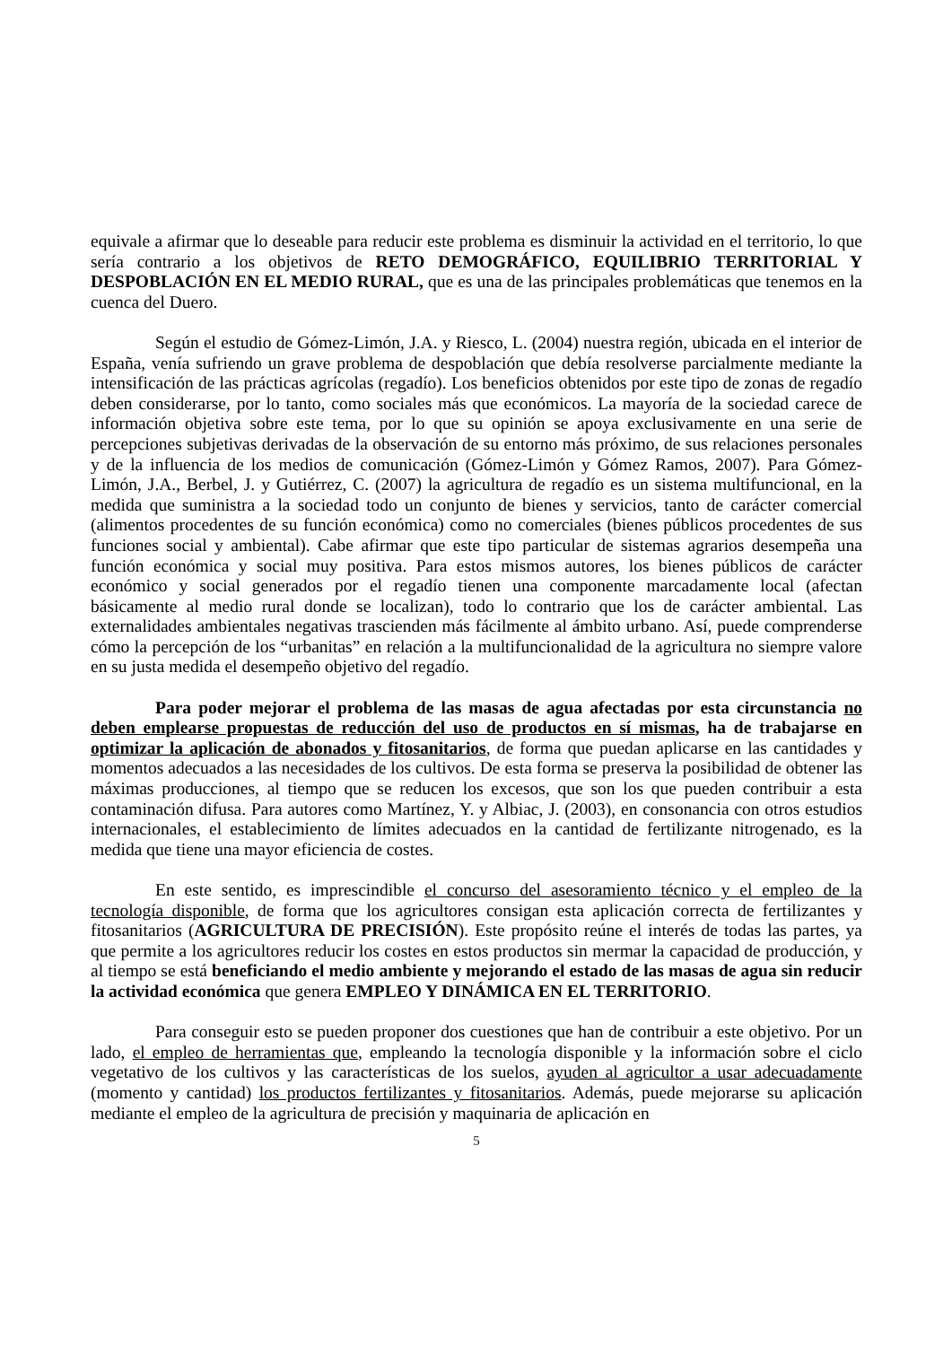equivale a afirmar que lo deseable para reducir este problema es disminuir la actividad en el territorio, lo que sería contrario a los objetivos de RETO DEMOGRÁFICO, EQUILIBRIO TERRITORIAL Y DESPOBLACIÓN EN EL MEDIO RURAL, que es una de las principales problemáticas que tenemos en la cuenca del Duero.
Según el estudio de Gómez-Limón, J.A. y Riesco, L. (2004) nuestra región, ubicada en el interior de España, venía sufriendo un grave problema de despoblación que debía resolverse parcialmente mediante la intensificación de las prácticas agrícolas (regadío). Los beneficios obtenidos por este tipo de zonas de regadío deben considerarse, por lo tanto, como sociales más que económicos. La mayoría de la sociedad carece de información objetiva sobre este tema, por lo que su opinión se apoya exclusivamente en una serie de percepciones subjetivas derivadas de la observación de su entorno más próximo, de sus relaciones personales y de la influencia de los medios de comunicación (Gómez-Limón y Gómez Ramos, 2007). Para Gómez-Limón, J.A., Berbel, J. y Gutiérrez, C. (2007) la agricultura de regadío es un sistema multifuncional, en la medida que suministra a la sociedad todo un conjunto de bienes y servicios, tanto de carácter comercial (alimentos procedentes de su función económica) como no comerciales (bienes públicos procedentes de sus funciones social y ambiental). Cabe afirmar que este tipo particular de sistemas agrarios desempeña una función económica y social muy positiva. Para estos mismos autores, los bienes públicos de carácter económico y social generados por el regadío tienen una componente marcadamente local (afectan básicamente al medio rural donde se localizan), todo lo contrario que los de carácter ambiental. Las externalidades ambientales negativas trascienden más fácilmente al ámbito urbano. Así, puede comprenderse cómo la percepción de los “urbanitas” en relación a la multifuncionalidad de la agricultura no siempre valore en su justa medida el desempeño objetivo del regadío.
Para poder mejorar el problema de las masas de agua afectadas por esta circunstancia no deben emplearse propuestas de reducción del uso de productos en sí mismas, ha de trabajarse en optimizar la aplicación de abonados y fitosanitarios, de forma que puedan aplicarse en las cantidades y momentos adecuados a las necesidades de los cultivos. De esta forma se preserva la posibilidad de obtener las máximas producciones, al tiempo que se reducen los excesos, que son los que pueden contribuir a esta contaminación difusa. Para autores como Martínez, Y. y Albiac, J. (2003), en consonancia con otros estudios internacionales, el establecimiento de límites adecuados en la cantidad de fertilizante nitrogenado, es la medida que tiene una mayor eficiencia de costes.
En este sentido, es imprescindible el concurso del asesoramiento técnico y el empleo de la tecnología disponible, de forma que los agricultores consigan esta aplicación correcta de fertilizantes y fitosanitarios (AGRICULTURA DE PRECISIÓN). Este propósito reúne el interés de todas las partes, ya que permite a los agricultores reducir los costes en estos productos sin mermar la capacidad de producción, y al tiempo se está beneficiando el medio ambiente y mejorando el estado de las masas de agua sin reducir la actividad económica que genera EMPLEO Y DINÁMICA EN EL TERRITORIO.
Para conseguir esto se pueden proponer dos cuestiones que han de contribuir a este objetivo. Por un lado, el empleo de herramientas que, empleando la tecnología disponible y la información sobre el ciclo vegetativo de los cultivos y las características de los suelos, ayuden al agricultor a usar adecuadamente (momento y cantidad) los productos fertilizantes y fitosanitarios. Además, puede mejorarse su aplicación mediante el empleo de la agricultura de precisión y maquinaria de aplicación en
5